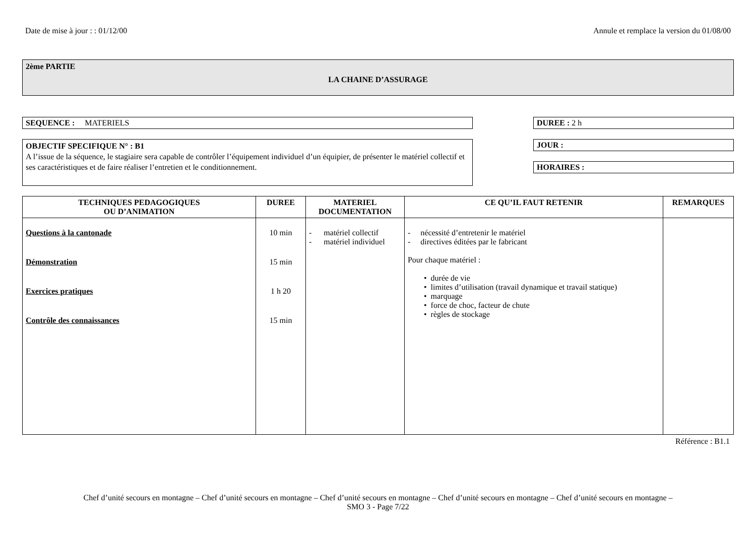Date de mise à jour : : 01/12/00 Annule et remplace la version du 01/08/00
2ème PARTIE
LA CHAINE D’ASSURAGE
SEQUENCE : MATERIELS
OBJECTIF SPECIFIQUE N° : B1
A l’issue de la séquence, le stagiaire sera capable de contrôler l’équipement individuel d’un équipier, de présenter le matériel collectif et ses caractéristiques et de faire réaliser l’entretien et le conditionnement.
DUREE : 2 h
JOUR :
HORAIRES :
| TECHNIQUES PEDAGOGIQUES OU D’ANIMATION | DUREE | MATERIEL DOCUMENTATION | CE QU’IL FAUT RETENIR | REMARQUES |
| --- | --- | --- | --- | --- |
| Questions à la cantonade Démonstration Exercices pratiques Contrôle des connaissances | 10 min 15 min 1 h 20 15 min | - matériel collectif - matériel individuel | - nécessité d’entretenir le matériel - directives éditées par le fabricant Pour chaque matériel : • durée de vie • limites d’utilisation (travail dynamique et travail statique) • marquage • force de choc, facteur de chute • règles de stockage | |
Référence : B1.1
Chef d’unité secours en montagne – Chef d’unité secours en montagne – Chef d’unité secours en montagne – Chef d’unité secours en montagne – Chef d’unité secours en montagne –
SMO 3 - Page 7/22